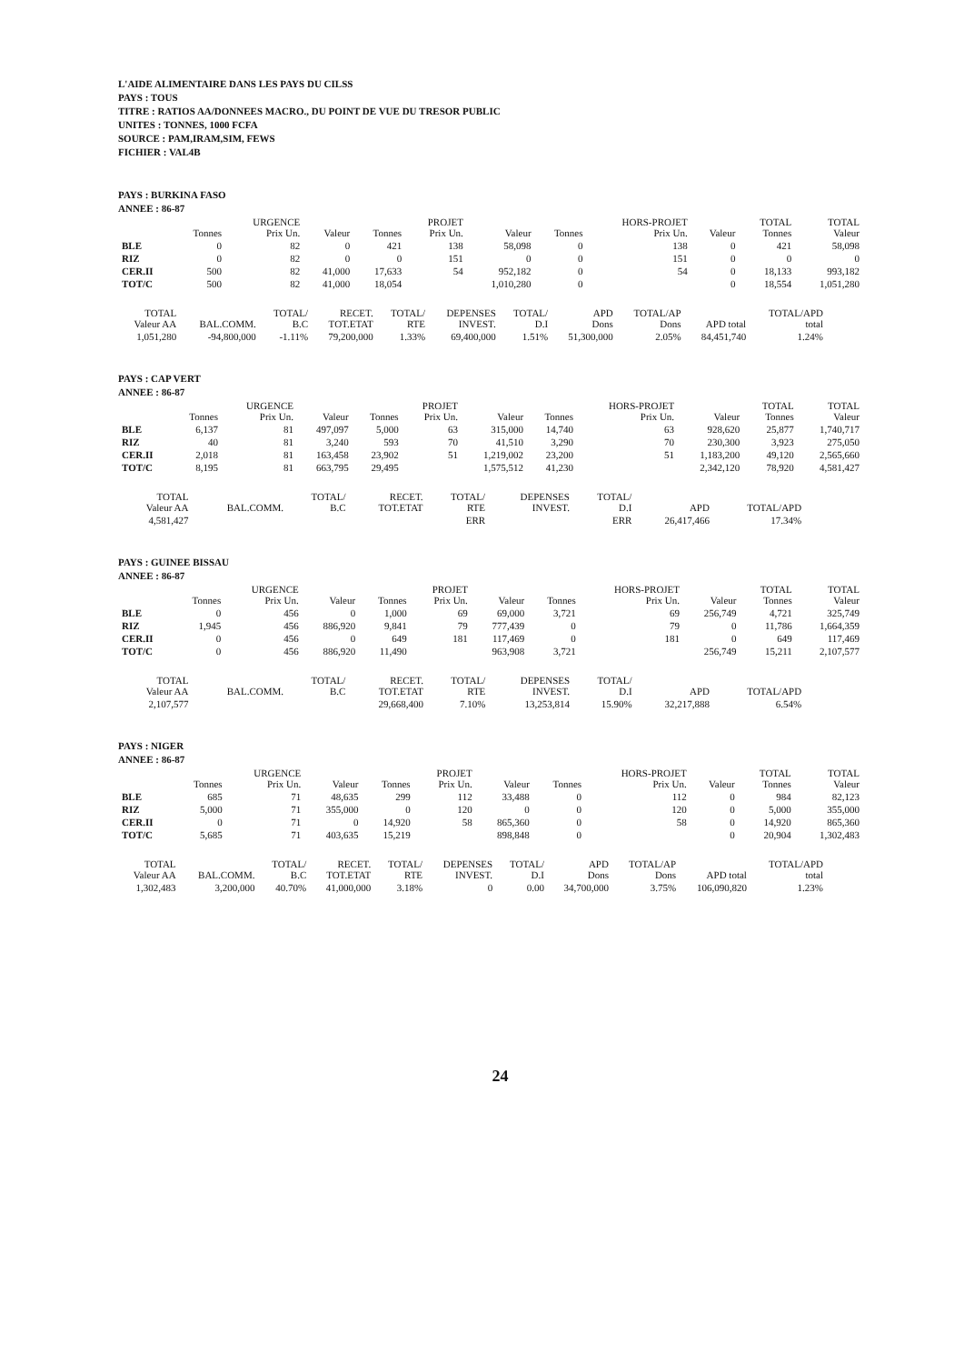L'AIDE ALIMENTAIRE DANS LES PAYS DU CILSS
PAYS : TOUS
TITRE : RATIOS AA/DONNEES MACRO., DU POINT DE VUE DU TRESOR PUBLIC
UNITES : TONNES, 1000 FCFA
SOURCE : PAM,IRAM,SIM, FEWS
FICHIER : VAL4B
PAYS : BURKINA FASO
ANNEE : 86-87
| | Tonnes | URGENCE Prix Un. | Valeur | Tonnes | PROJET Prix Un. | Valeur | Tonnes | HORS-PROJET Prix Un. | Valeur | TOTAL Tonnes | TOTAL Valeur |
| --- | --- | --- | --- | --- | --- | --- | --- | --- | --- | --- | --- |
| BLE | 0 | 82 | 0 | 421 | 138 | 58,098 | 0 | 138 | 0 | 421 | 58,098 |
| RIZ | 0 | 82 | 0 | 0 | 151 | 0 | 0 | 151 | 0 | 0 | 0 |
| CER.II | 500 | 82 | 41,000 | 17,633 | 54 | 952,182 | 0 | 54 | 0 | 18,133 | 993,182 |
| TOT/C | 500 | 82 | 41,000 | 18,054 | | 1,010,280 | 0 | | 0 | 18,554 | 1,051,280 |
| TOTAL Valeur AA | BAL.COMM. | TOTAL/ B.C | RECET. TOT.ETAT | TOTAL/ RTE | DEPENSES INVEST. | TOTAL/ D.I | APD Dons | TOTAL/AP Dons | APD total | TOTAL/APD total |
| --- | --- | --- | --- | --- | --- | --- | --- | --- | --- | --- |
| 1,051,280 | -94,800,000 | -1.11% | 79,200,000 | 1.33% | 69,400,000 | 1.51% | 51,300,000 | 2.05% | 84,451,740 | 1.24% |
PAYS : CAP VERT
ANNEE : 86-87
| | Tonnes | URGENCE Prix Un. | Valeur | Tonnes | PROJET Prix Un. | Valeur | Tonnes | HORS-PROJET Prix Un. | Valeur | TOTAL Tonnes | TOTAL Valeur |
| --- | --- | --- | --- | --- | --- | --- | --- | --- | --- | --- | --- |
| BLE | 6,137 | 81 | 497,097 | 5,000 | 63 | 315,000 | 14,740 | 63 | 928,620 | 25,877 | 1,740,717 |
| RIZ | 40 | 81 | 3,240 | 593 | 70 | 41,510 | 3,290 | 70 | 230,300 | 3,923 | 275,050 |
| CER.II | 2,018 | 81 | 163,458 | 23,902 | 51 | 1,219,002 | 23,200 | 51 | 1,183,200 | 49,120 | 2,565,660 |
| TOT/C | 8,195 | 81 | 663,795 | 29,495 | | 1,575,512 | 41,230 | | 2,342,120 | 78,920 | 4,581,427 |
| TOTAL Valeur AA | BAL.COMM. | TOTAL/ B.C | RECET. TOT.ETAT | TOTAL/ RTE | DEPENSES INVEST. | TOTAL/ D.I | APD | TOTAL/APD | | |
| --- | --- | --- | --- | --- | --- | --- | --- | --- | --- | --- |
| 4,581,427 | | | | ERR | | ERR | 26,417,466 | 17.34% | | |
PAYS : GUINEE BISSAU
ANNEE : 86-87
| | Tonnes | URGENCE Prix Un. | Valeur | Tonnes | PROJET Prix Un. | Valeur | Tonnes | HORS-PROJET Prix Un. | Valeur | TOTAL Tonnes | TOTAL Valeur |
| --- | --- | --- | --- | --- | --- | --- | --- | --- | --- | --- | --- |
| BLE | 0 | 456 | 0 | 1,000 | 69 | 69,000 | 3,721 | 69 | 256,749 | 4,721 | 325,749 |
| RIZ | 1,945 | 456 | 886,920 | 9,841 | 79 | 777,439 | 0 | 79 | 0 | 11,786 | 1,664,359 |
| CER.II | 0 | 456 | 0 | 649 | 181 | 117,469 | 0 | 181 | 0 | 649 | 117,469 |
| TOT/C | 0 | 456 | 886,920 | 11,490 | | 963,908 | 3,721 | | 256,749 | 15,211 | 2,107,577 |
| TOTAL Valeur AA | BAL.COMM. | TOTAL/ B.C | RECET. TOT.ETAT | TOTAL/ RTE | DEPENSES INVEST. | TOTAL/ D.I | APD | TOTAL/APD | | |
| --- | --- | --- | --- | --- | --- | --- | --- | --- | --- | --- |
| 2,107,577 | | | 29,668,400 | 7.10% | 13,253,814 | 15.90% | 32,217,888 | 6.54% | | |
PAYS : NIGER
ANNEE : 86-87
| | Tonnes | URGENCE Prix Un. | Valeur | Tonnes | PROJET Prix Un. | Valeur | Tonnes | HORS-PROJET Prix Un. | Valeur | TOTAL Tonnes | TOTAL Valeur |
| --- | --- | --- | --- | --- | --- | --- | --- | --- | --- | --- | --- |
| BLE | 685 | 71 | 48,635 | 299 | 112 | 33,488 | 0 | 112 | 0 | 984 | 82,123 |
| RIZ | 5,000 | 71 | 355,000 | 0 | 120 | 0 | 0 | 120 | 0 | 5,000 | 355,000 |
| CER.II | 0 | 71 | 0 | 14,920 | 58 | 865,360 | 0 | 58 | 0 | 14,920 | 865,360 |
| TOT/C | 5,685 | 71 | 403,635 | 15,219 | | 898,848 | 0 | | 0 | 20,904 | 1,302,483 |
| TOTAL Valeur AA | BAL.COMM. | TOTAL/ B.C | RECET. TOT.ETAT | TOTAL/ RTE | DEPENSES INVEST. | TOTAL/ D.I | APD Dons | TOTAL/AP Dons | APD total | TOTAL/APD total |
| --- | --- | --- | --- | --- | --- | --- | --- | --- | --- | --- |
| 1,302,483 | 3,200,000 | 40.70% | 41,000,000 | 3.18% | 0 | 0.00 | 34,700,000 | 3.75% | 106,090,820 | 1.23% |
24